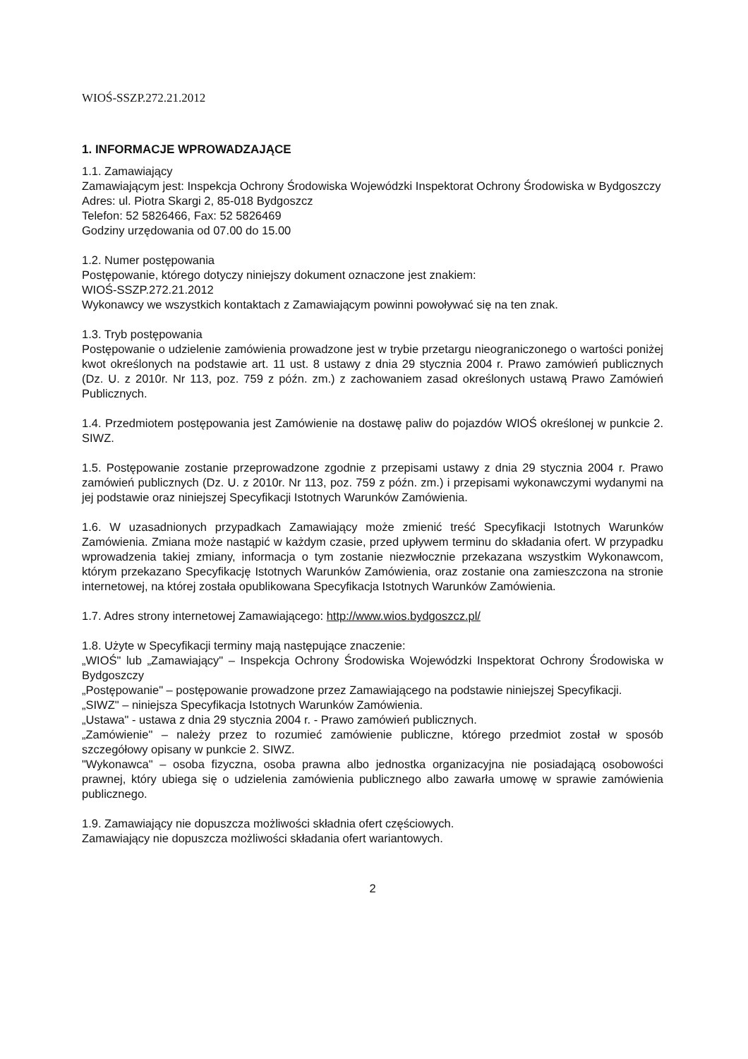WIOŚ-SSZP.272.21.2012
1. INFORMACJE WPROWADZAJĄCE
1.1. Zamawiający
Zamawiającym jest: Inspekcja Ochrony Środowiska Wojewódzki Inspektorat Ochrony Środowiska w Bydgoszczy
Adres: ul. Piotra Skargi 2, 85-018 Bydgoszcz
Telefon: 52 5826466, Fax: 52 5826469
Godziny urzędowania od 07.00 do 15.00
1.2. Numer postępowania
Postępowanie, którego dotyczy niniejszy dokument oznaczone jest znakiem:
WIOŚ-SSZP.272.21.2012
Wykonawcy we wszystkich kontaktach z Zamawiającym powinni powoływać się na ten znak.
1.3. Tryb postępowania
Postępowanie o udzielenie zamówienia prowadzone jest w trybie przetargu nieograniczonego o wartości poniżej kwot określonych na podstawie art. 11 ust. 8 ustawy z dnia 29 stycznia 2004 r. Prawo zamówień publicznych (Dz. U. z 2010r. Nr 113, poz. 759 z późn. zm.) z zachowaniem zasad określonych ustawą Prawo Zamówień Publicznych.
1.4. Przedmiotem postępowania jest Zamówienie na dostawę paliw do pojazdów WIOŚ określonej w punkcie 2. SIWZ.
1.5. Postępowanie zostanie przeprowadzone zgodnie z przepisami ustawy z dnia 29 stycznia 2004 r. Prawo zamówień publicznych (Dz. U. z 2010r. Nr 113, poz. 759 z późn. zm.) i przepisami wykonawczymi wydanymi na jej podstawie oraz niniejszej Specyfikacji Istotnych Warunków Zamówienia.
1.6. W uzasadnionych przypadkach Zamawiający może zmienić treść Specyfikacji Istotnych Warunków Zamówienia. Zmiana może nastąpić w każdym czasie, przed upływem terminu do składania ofert. W przypadku wprowadzenia takiej zmiany, informacja o tym zostanie niezwłocznie przekazana wszystkim Wykonawcom, którym przekazano Specyfikację Istotnych Warunków Zamówienia, oraz zostanie ona zamieszczona na stronie internetowej, na której została opublikowana Specyfikacja Istotnych Warunków Zamówienia.
1.7. Adres strony internetowej Zamawiającego: http://www.wios.bydgoszcz.pl/
1.8. Użyte w Specyfikacji terminy mają następujące znaczenie:
„WIOŚ" lub „Zamawiający" – Inspekcja Ochrony Środowiska Wojewódzki Inspektorat Ochrony Środowiska w Bydgoszczy
„Postępowanie" – postępowanie prowadzone przez Zamawiającego na podstawie niniejszej Specyfikacji.
„SIWZ" – niniejsza Specyfikacja Istotnych Warunków Zamówienia.
„Ustawa" - ustawa z dnia 29 stycznia 2004 r. - Prawo zamówień publicznych.
„Zamówienie" – należy przez to rozumieć zamówienie publiczne, którego przedmiot został w sposób szczegółowy opisany w punkcie 2. SIWZ.
"Wykonawca" – osoba fizyczna, osoba prawna albo jednostka organizacyjna nie posiadającą osobowości prawnej, który ubiega się o udzielenia zamówienia publicznego albo zawarła umowę w sprawie zamówienia publicznego.
1.9. Zamawiający nie dopuszcza możliwości składnia ofert częściowych.
Zamawiający nie dopuszcza możliwości składania ofert wariantowych.
2